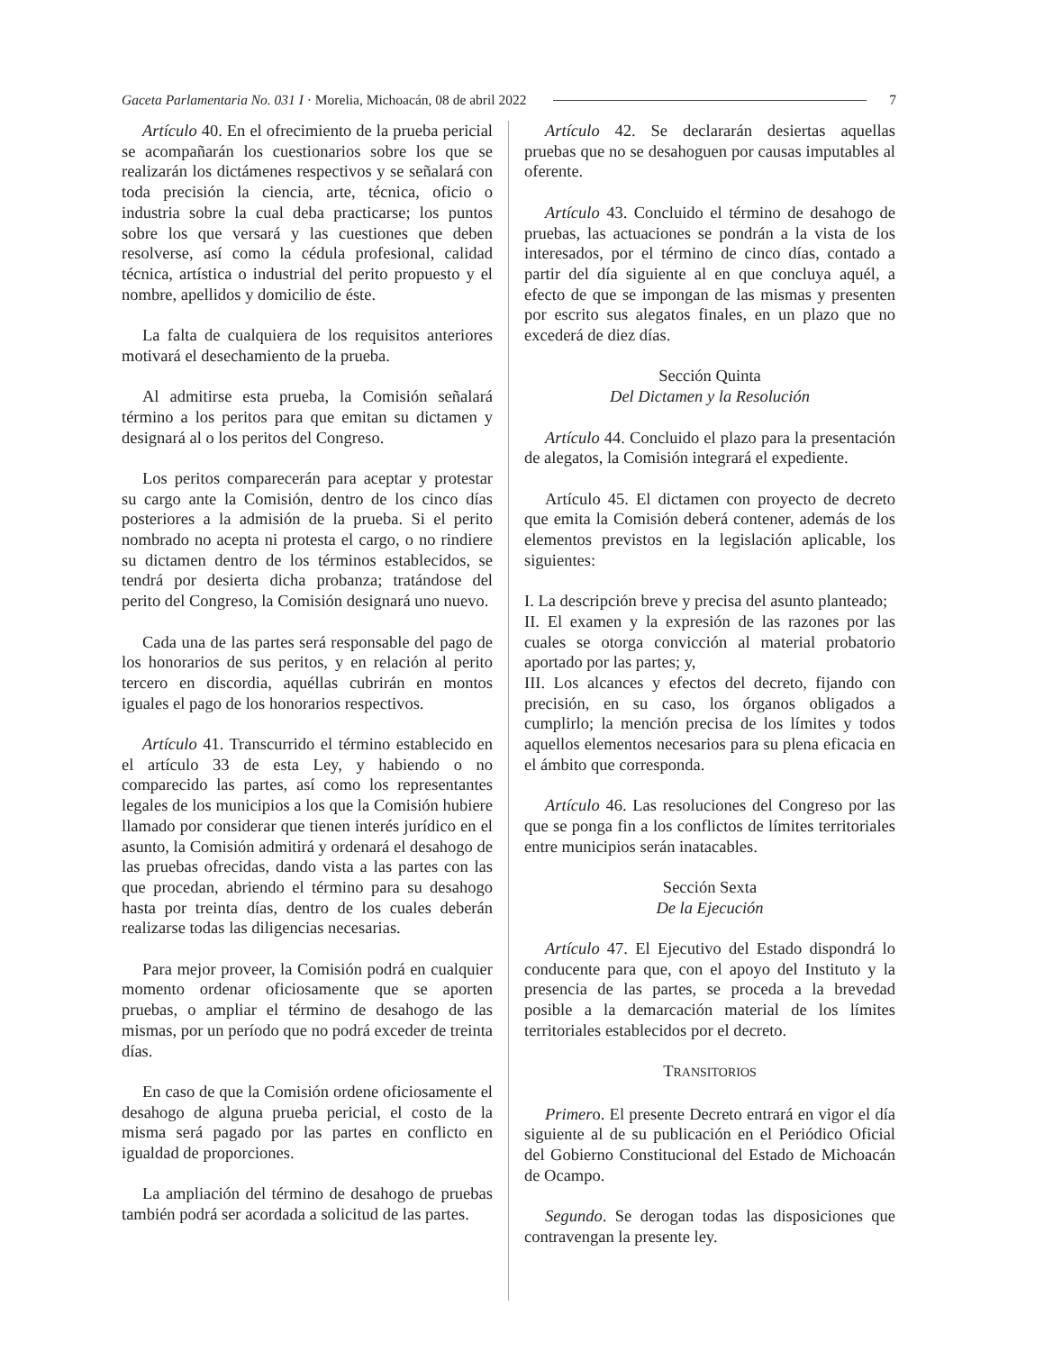Gaceta Parlamentaria No. 031 I · Morelia, Michoacán, 08 de abril 2022 7
Artículo 40. En el ofrecimiento de la prueba pericial se acompañarán los cuestionarios sobre los que se realizarán los dictámenes respectivos y se señalará con toda precisión la ciencia, arte, técnica, oficio o industria sobre la cual deba practicarse; los puntos sobre los que versará y las cuestiones que deben resolverse, así como la cédula profesional, calidad técnica, artística o industrial del perito propuesto y el nombre, apellidos y domicilio de éste.
La falta de cualquiera de los requisitos anteriores motivará el desechamiento de la prueba.
Al admitirse esta prueba, la Comisión señalará término a los peritos para que emitan su dictamen y designará al o los peritos del Congreso.
Los peritos comparecerán para aceptar y protestar su cargo ante la Comisión, dentro de los cinco días posteriores a la admisión de la prueba. Si el perito nombrado no acepta ni protesta el cargo, o no rindiere su dictamen dentro de los términos establecidos, se tendrá por desierta dicha probanza; tratándose del perito del Congreso, la Comisión designará uno nuevo.
Cada una de las partes será responsable del pago de los honorarios de sus peritos, y en relación al perito tercero en discordia, aquéllas cubrirán en montos iguales el pago de los honorarios respectivos.
Artículo 41. Transcurrido el término establecido en el artículo 33 de esta Ley, y habiendo o no comparecido las partes, así como los representantes legales de los municipios a los que la Comisión hubiere llamado por considerar que tienen interés jurídico en el asunto, la Comisión admitirá y ordenará el desahogo de las pruebas ofrecidas, dando vista a las partes con las que procedan, abriendo el término para su desahogo hasta por treinta días, dentro de los cuales deberán realizarse todas las diligencias necesarias.
Para mejor proveer, la Comisión podrá en cualquier momento ordenar oficiosamente que se aporten pruebas, o ampliar el término de desahogo de las mismas, por un período que no podrá exceder de treinta días.
En caso de que la Comisión ordene oficiosamente el desahogo de alguna prueba pericial, el costo de la misma será pagado por las partes en conflicto en igualdad de proporciones.
La ampliación del término de desahogo de pruebas también podrá ser acordada a solicitud de las partes.
Artículo 42. Se declararán desiertas aquellas pruebas que no se desahoguen por causas imputables al oferente.
Artículo 43. Concluido el término de desahogo de pruebas, las actuaciones se pondrán a la vista de los interesados, por el término de cinco días, contado a partir del día siguiente al en que concluya aquél, a efecto de que se impongan de las mismas y presenten por escrito sus alegatos finales, en un plazo que no excederá de diez días.
Sección Quinta
Del Dictamen y la Resolución
Artículo 44. Concluido el plazo para la presentación de alegatos, la Comisión integrará el expediente.
Artículo 45. El dictamen con proyecto de decreto que emita la Comisión deberá contener, además de los elementos previstos en la legislación aplicable, los siguientes:
I. La descripción breve y precisa del asunto planteado;
II. El examen y la expresión de las razones por las cuales se otorga convicción al material probatorio aportado por las partes; y,
III. Los alcances y efectos del decreto, fijando con precisión, en su caso, los órganos obligados a cumplirlo; la mención precisa de los límites y todos aquellos elementos necesarios para su plena eficacia en el ámbito que corresponda.
Artículo 46. Las resoluciones del Congreso por las que se ponga fin a los conflictos de límites territoriales entre municipios serán inatacables.
Sección Sexta
De la Ejecución
Artículo 47. El Ejecutivo del Estado dispondrá lo conducente para que, con el apoyo del Instituto y la presencia de las partes, se proceda a la brevedad posible a la demarcación material de los límites territoriales establecidos por el decreto.
TRANSITORIOS
Primero. El presente Decreto entrará en vigor el día siguiente al de su publicación en el Periódico Oficial del Gobierno Constitucional del Estado de Michoacán de Ocampo.
Segundo. Se derogan todas las disposiciones que contravengan la presente ley.